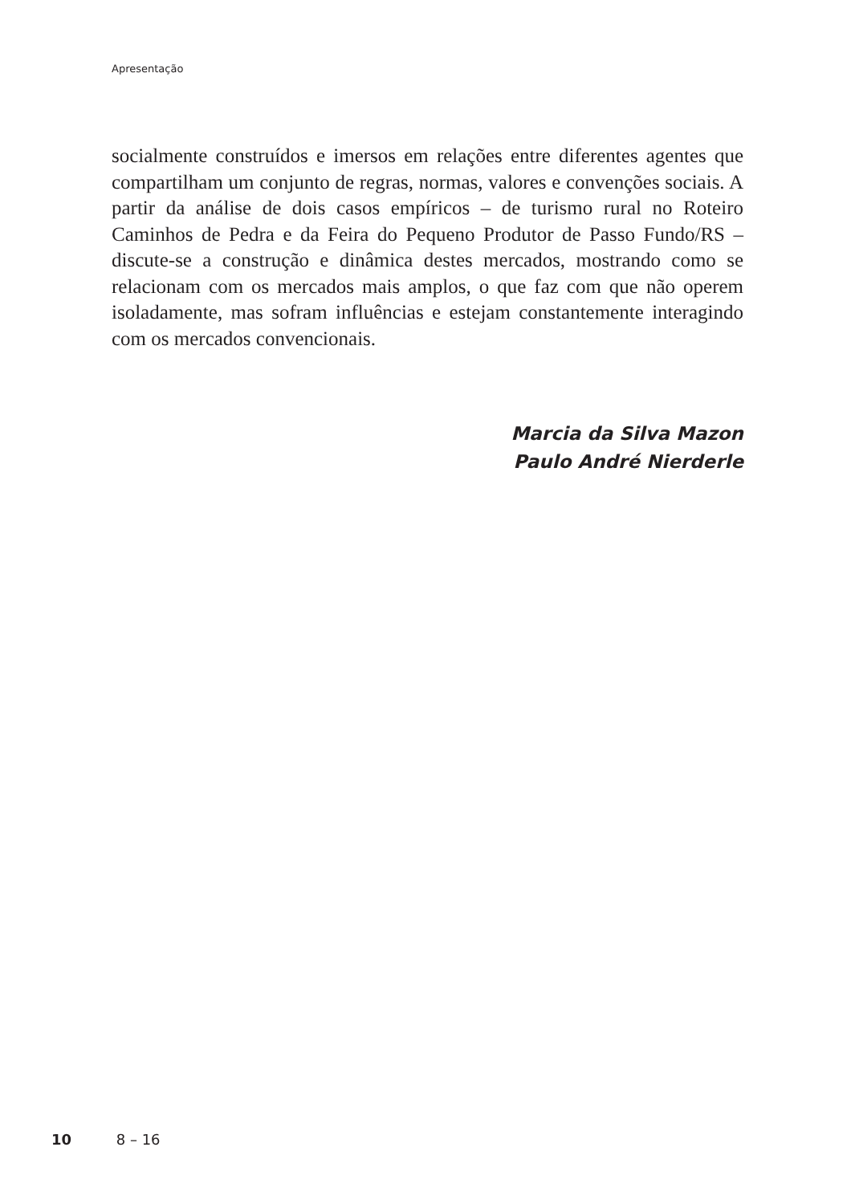Apresentação
socialmente construídos e imersos em relações entre diferentes agentes que compartilham um conjunto de regras, normas, valores e convenções sociais. A partir da análise de dois casos empíricos – de turismo rural no Roteiro Caminhos de Pedra e da Feira do Pequeno Produtor de Passo Fundo/RS – discute-se a construção e dinâmica destes mercados, mostrando como se relacionam com os mercados mais amplos, o que faz com que não operem isoladamente, mas sofram influências e estejam constantemente interagindo com os mercados convencionais.
Marcia da Silva Mazon
Paulo André Nierderle
10 8 – 16